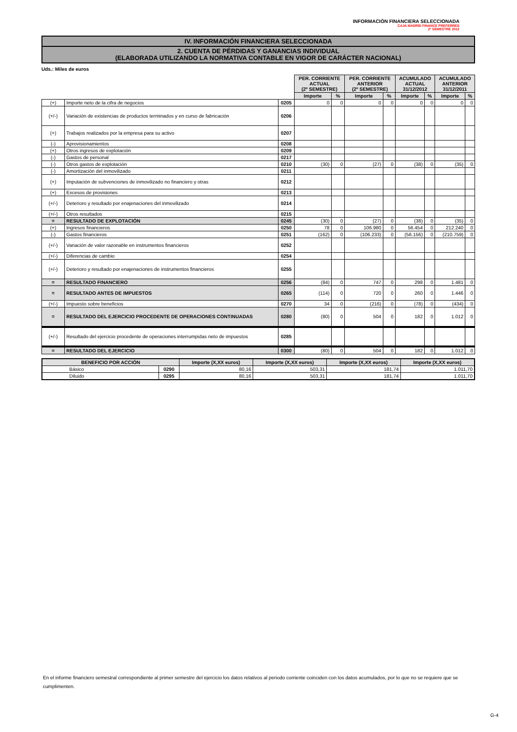INFORMACIÓN FINANCIERA SELECCIONADA
CAJA MADRID FINANCE PREFERRED
2º SEMESTRE 2012
IV. INFORMACIÓN FINANCIERA SELECCIONADA
2. CUENTA DE PÉRDIDAS Y GANANCIAS INDIVIDUAL
(ELABORADA UTILIZANDO LA NORMATIVA CONTABLE EN VIGOR DE CARÁCTER NACIONAL)
Uds.: Miles de euros
| | | | PER. CORRIENTE ACTUAL (2º SEMESTRE) | | PER. CORRIENTE ANTERIOR (2º SEMESTRE) | | ACUMULADO ACTUAL 31/12/2012 | | ACUMULADO ANTERIOR 31/12/2011 | |
| | | | Importe | % | Importe | % | Importe | % | Importe | % |
| (+) | Importe neto de la cifra de negocios | 0205 | 0 | 0 | 0 | 0 | 0 | 0 | 0 | 0 |
| (+/-) | Variación de existencias de productos terminados y en curso de fabricación | 0206 | | | | | | | | |
| (+) | Trabajos realizados por la empresa para su activo | 0207 | | | | | | | | |
| (-) | Aprovisionamientos | 0208 | | | | | | | | |
| (+) | Otros ingresos de explotación | 0209 | | | | | | | | |
| (-) | Gastos de personal | 0217 | | | | | | | | |
| (-) | Otros gastos de explotación | 0210 | (30) | 0 | (27) | 0 | (38) | 0 | (35) | 0 |
| (-) | Amortización del inmovilizado | 0211 | | | | | | | | |
| (+) | Imputación de subvenciones de inmovilizado no financiero y otras | 0212 | | | | | | | | |
| (+) | Excesos de provisiones | 0213 | | | | | | | | |
| (+/-) | Deterioro y resultado por enajenaciones del inmovilizado | 0214 | | | | | | | | |
| (+/-) | Otros resultados | 0215 | | | | | | | | |
| = | RESULTADO DE EXPLOTACIÓN | 0245 | (30) | 0 | (27) | 0 | (38) | 0 | (35) | 0 |
| (+) | Ingresos financieros | 0250 | 78 | 0 | 106.980 | 0 | 56.454 | 0 | 212.240 | 0 |
| (-) | Gastos financieros | 0251 | (162) | 0 | (106.233) | 0 | (56.156) | 0 | (210.759) | 0 |
| (+/-) | Variación de valor razonable en instrumentos financieros | 0252 | | | | | | | | |
| (+/-) | Diferencias de cambio | 0254 | | | | | | | | |
| (+/-) | Deterioro y resultado por enajenaciones de instrumentos financieros | 0255 | | | | | | | | |
| = | RESULTADO FINANCIERO | 0256 | (84) | 0 | 747 | 0 | 298 | 0 | 1.481 | 0 |
| = | RESULTADO ANTES DE IMPUESTOS | 0265 | (114) | 0 | 720 | 0 | 260 | 0 | 1.446 | 0 |
| (+/-) | Impuesto sobre beneficios | 0270 | 34 | 0 | (216) | 0 | (78) | 0 | (434) | 0 |
| = | RESULTADO DEL EJERCICIO PROCEDENTE DE OPERACIONES CONTINUADAS | 0280 | (80) | 0 | 504 | 0 | 182 | 0 | 1.012 | 0 |
| (+/-) | Resultado del ejercicio procedente de operaciones interrumpidas neto de impuestos | 0285 | | | | | | | | |
| = | RESULTADO DEL EJERCICIO | 0300 | (80) | 0 | 504 | 0 | 182 | 0 | 1.012 | 0 |
| BENEFICIO POR ACCIÓN | | Importe (X,XX euros) | Importe (X,XX euros) | Importe (X,XX euros) | Importe (X,XX euros) |
| --- | --- | --- | --- | --- | --- |
| Básico | 0290 | 80,16 | 503,31 | 181,74 | 1.011,70 |
| Diluido | 0295 | 80,16 | 503,31 | 181,74 | 1.011,70 |
En el informe financiero semestral correspondiente al primer semestre del ejercicio los datos relativos al periodo corriente coinciden con los datos acumulados, por lo que no se requiere que se cumplimenten.
G-4